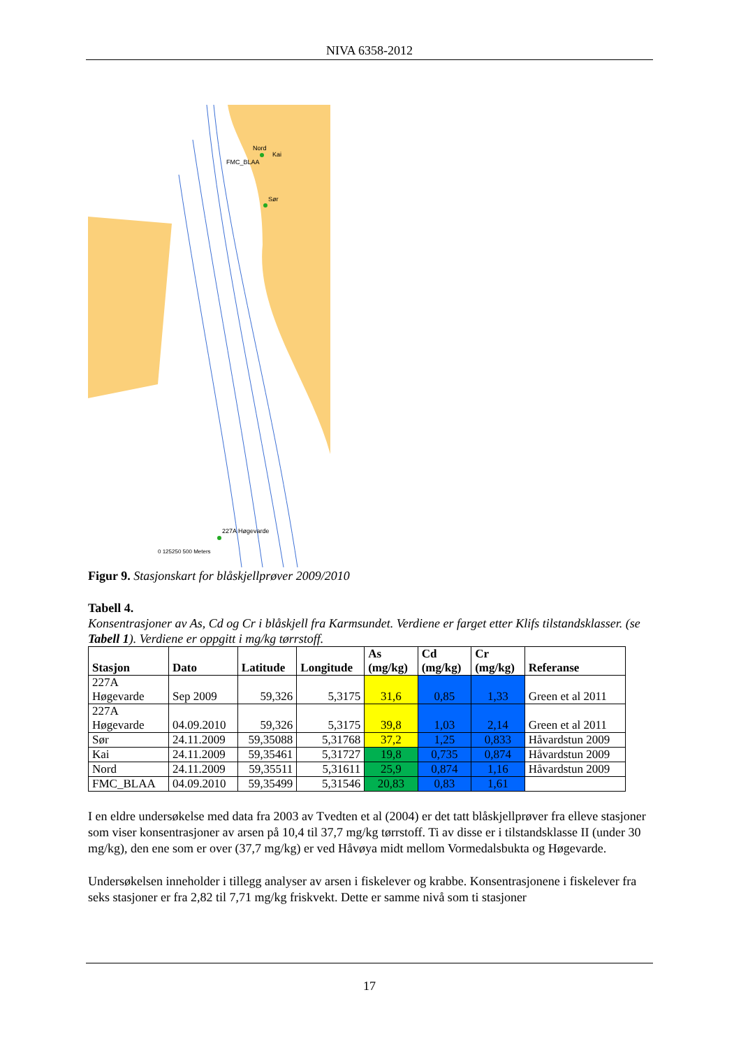NIVA 6358-2012
Nord
Kai
FMC_BLAA
Sør
227A Høgevarde
0 125250 500 Meters
Figur 9. Stasjonskart for blåskjellprøver 2009/2010
Tabell 4.
Konsentrasjoner av As, Cd og Cr i blåskjell fra Karmsundet. Verdiene er farget etter Klifs tilstandsklasser. (se Tabell 1). Verdiene er oppgitt i mg/kg tørrstoff.
| Stasjon | Dato | Latitude | Longitude | As (mg/kg) | Cd (mg/kg) | Cr (mg/kg) | Referanse |
| --- | --- | --- | --- | --- | --- | --- | --- |
| 227A Høgevarde | Sep 2009 | 59,326 | 5,3175 | 31,6 | 0,85 | 1,33 | Green et al 2011 |
| 227A Høgevarde | 04.09.2010 | 59,326 | 5,3175 | 39,8 | 1,03 | 2,14 | Green et al 2011 |
| Sør | 24.11.2009 | 59,35088 | 5,31768 | 37,2 | 1,25 | 0,833 | Håvardstun 2009 |
| Kai | 24.11.2009 | 59,35461 | 5,31727 | 19,8 | 0,735 | 0,874 | Håvardstun 2009 |
| Nord | 24.11.2009 | 59,35511 | 5,31611 | 25,9 | 0,874 | 1,16 | Håvardstun 2009 |
| FMC_BLAA | 04.09.2010 | 59,35499 | 5,31546 | 20,83 | 0,83 | 1,61 | |
I en eldre undersøkelse med data fra 2003 av Tvedten et al (2004) er det tatt blåskjellprøver fra elleve stasjoner som viser konsentrasjoner av arsen på 10,4 til 37,7 mg/kg tørrstoff. Ti av disse er i tilstandsklasse II (under 30 mg/kg), den ene som er over (37,7 mg/kg) er ved Håvøya midt mellom Vormedalsbukta og Høgevarde.
Undersøkelsen inneholder i tillegg analyser av arsen i fiskelever og krabbe. Konsentrasjonene i fiskelever fra seks stasjoner er fra 2,82 til 7,71 mg/kg friskvekt. Dette er samme nivå som ti stasjoner
17